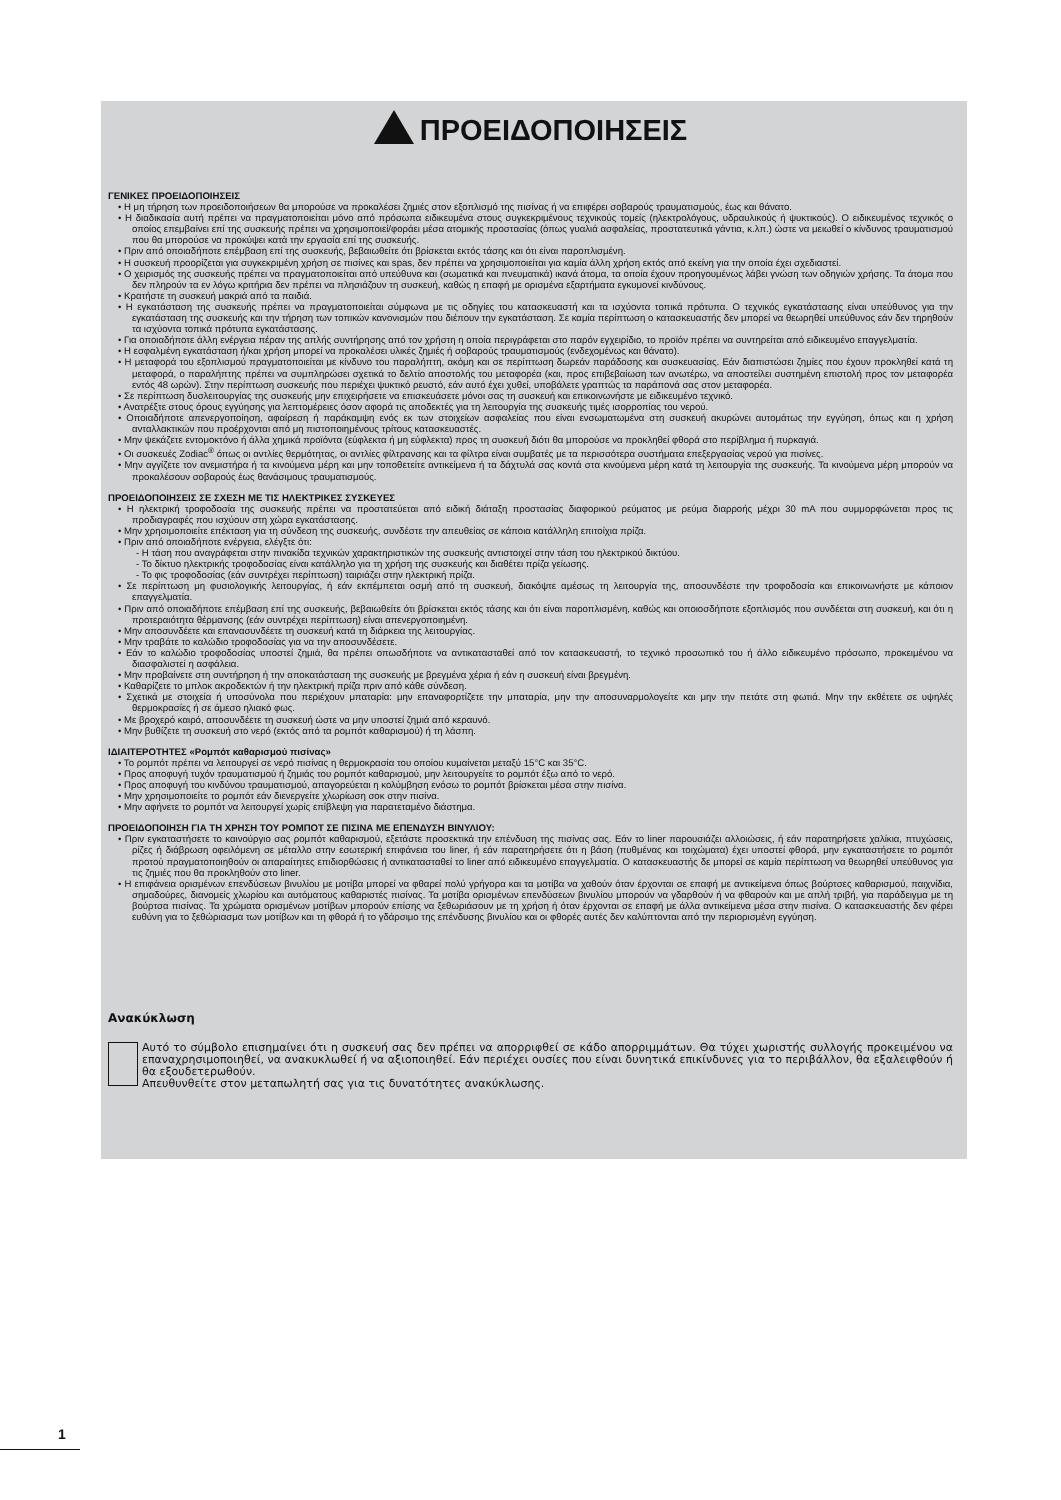ΠΡΟΕΙΔΟΠΟΙΗΣΕΙΣ
ΓΕΝΙΚΕΣ ΠΡΟΕΙΔΟΠΟΙΗΣΕΙΣ
• Η μη τήρηση των προειδοποιήσεων θα μπορούσε να προκαλέσει ζημιές στον εξοπλισμό της πισίνας ή να επιφέρει σοβαρούς τραυματισμούς, έως και θάνατο.
• Η διαδικασία αυτή πρέπει να πραγματοποιείται μόνο από πρόσωπα ειδικευμένα στους συγκεκριμένους τεχνικούς τομείς (ηλεκτρολόγους, υδραυλικούς ή ψυκτικούς). Ο ειδικευμένος τεχνικός ο οποίος επεμβαίνει επί της συσκευής πρέπει να χρησιμοποιεί/φοράει μέσα ατομικής προστασίας (όπως γυαλιά ασφαλείας, προστατευτικά γάντια, κ.λπ.) ώστε να μειωθεί ο κίνδυνος τραυματισμού που θα μπορούσε να προκύψει κατά την εργασία επί της συσκευής.
• Πριν από οποιαδήποτε επέμβαση επί της συσκευής, βεβαιωθείτε ότι βρίσκεται εκτός τάσης και ότι είναι παροπλισμένη.
• Η συσκευή προορίζεται για συγκεκριμένη χρήση σε πισίνες και spas, δεν πρέπει να χρησιμοποιείται για καμία άλλη χρήση εκτός από εκείνη για την οποία έχει σχεδιαστεί.
• Ο χειρισμός της συσκευής πρέπει να πραγματοποιείται από υπεύθυνα και (σωματικά και πνευματικά) ικανά άτομα, τα οποία έχουν προηγουμένως λάβει γνώση των οδηγιών χρήσης. Τα άτομα που δεν πληρούν τα εν λόγω κριτήρια δεν πρέπει να πλησιάζουν τη συσκευή, καθώς η επαφή με ορισμένα εξαρτήματα εγκυμονεί κινδύνους.
• Κρατήστε τη συσκευή μακριά από τα παιδιά.
• Η εγκατάσταση της συσκευής πρέπει να πραγματοποιείται σύμφωνα με τις οδηγίες του κατασκευαστή και τα ισχύοντα τοπικά πρότυπα. Ο τεχνικός εγκατάστασης είναι υπεύθυνος για την εγκατάσταση της συσκευής και την τήρηση των τοπικών κανονισμών που διέπουν την εγκατάσταση. Σε καμία περίπτωση ο κατασκευαστής δεν μπορεί να θεωρηθεί υπεύθυνος εάν δεν τηρηθούν τα ισχύοντα τοπικά πρότυπα εγκατάστασης.
• Για οποιαδήποτε άλλη ενέργεια πέραν της απλής συντήρησης από τον χρήστη η οποία περιγράφεται στο παρόν εγχειρίδιο, το προϊόν πρέπει να συντηρείται από ειδικευμένο επαγγελματία.
• Η εσφαλμένη εγκατάσταση ή/και χρήση μπορεί να προκαλέσει υλικές ζημιές ή σοβαρούς τραυματισμούς (ενδεχομένως και θάνατο).
• Η μεταφορά του εξοπλισμού πραγματοποιείται με κίνδυνο του παραλήπτη, ακόμη και σε περίπτωση δωρεάν παράδοσης και συσκευασίας. Εάν διαπιστώσει ζημίες που έχουν προκληθεί κατά τη μεταφορά, ο παραλήπτης πρέπει να συμπληρώσει σχετικά το δελτίο αποστολής του μεταφορέα (και, προς επιβεβαίωση των ανωτέρω, να αποστείλει συστημένη επιστολή προς τον μεταφορέα εντός 48 ωρών). Στην περίπτωση συσκευής που περιέχει ψυκτικό ρευστό, εάν αυτό έχει χυθεί, υποβάλετε γραπτώς τα παράπονά σας στον μεταφορέα.
• Σε περίπτωση δυσλειτουργίας της συσκευής μην επιχειρήσετε να επισκευάσετε μόνοι σας τη συσκευή και επικοινωνήστε με ειδικευμένο τεχνικό.
• Ανατρέξτε στους όρους εγγύησης για λεπτομέρειες όσον αφορά τις αποδεκτές για τη λειτουργία της συσκευής τιμές ισορροπίας του νερού.
• Οποιαδήποτε απενεργοποίηση, αφαίρεση ή παράκαμψη ενός εκ των στοιχείων ασφαλείας που είναι ενσωματωμένα στη συσκευή ακυρώνει αυτομάτως την εγγύηση, όπως και η χρήση ανταλλακτικών που προέρχονται από μη πιστοποιημένους τρίτους κατασκευαστές.
• Μην ψεκάζετε εντομοκτόνο ή άλλα χημικά προϊόντα (εύφλεκτα ή μη εύφλεκτα) προς τη συσκευή διότι θα μπορούσε να προκληθεί φθορά στο περίβλημα ή πυρκαγιά.
• Οι συσκευές Zodiac<sup>®</sup> όπως οι αντλίες θερμότητας, οι αντλίες φίλτρανσης και τα φίλτρα είναι συμβατές με τα περισσότερα συστήματα επεξεργασίας νερού για πισίνες.
• Μην αγγίζετε τον ανεμιστήρα ή τα κινούμενα μέρη και μην τοποθετείτε αντικείμενα ή τα δάχτυλά σας κοντά στα κινούμενα μέρη κατά τη λειτουργία της συσκευής. Τα κινούμενα μέρη μπορούν να προκαλέσουν σοβαρούς έως θανάσιμους τραυματισμούς.
ΠΡΟΕΙΔΟΠΟΙΗΣΕΙΣ ΣΕ ΣΧΕΣΗ ΜΕ ΤΙΣ ΗΛΕΚΤΡΙΚΕΣ ΣΥΣΚΕΥΕΣ
• Η ηλεκτρική τροφοδοσία της συσκευής πρέπει να προστατεύεται από ειδική διάταξη προστασίας διαφορικού ρεύματος με ρεύμα διαρροής μέχρι 30 mA που συμμορφώνεται προς τις προδιαγραφές που ισχύουν στη χώρα εγκατάστασης.
• Μην χρησιμοποιείτε επέκταση για τη σύνδεση της συσκευής, συνδέστε την απευθείας σε κάποια κατάλληλη επιτοίχια πρίζα.
• Πριν από οποιαδήποτε ενέργεια, ελέγξτε ότι:
- Η τάση που αναγράφεται στην πινακίδα τεχνικών χαρακτηριστικών της συσκευής αντιστοιχεί στην τάση του ηλεκτρικού δικτύου.
- Το δίκτυο ηλεκτρικής τροφοδοσίας είναι κατάλληλο για τη χρήση της συσκευής και διαθέτει πρίζα γείωσης.
- Το φις τροφοδοσίας (εάν συντρέχει περίπτωση) ταιριάζει στην ηλεκτρική πρίζα.
• Σε περίπτωση μη φυσιολογικής λειτουργίας, ή εάν εκπέμπεται οσμή από τη συσκευή, διακόψτε αμέσως τη λειτουργία της, αποσυνδέστε την τροφοδοσία και επικοινωνήστε με κάποιον επαγγελματία.
• Πριν από οποιαδήποτε επέμβαση επί της συσκευής, βεβαιωθείτε ότι βρίσκεται εκτός τάσης και ότι είναι παροπλισμένη, καθώς και οποιοσδήποτε εξοπλισμός που συνδέεται στη συσκευή, και ότι η προτεραιότητα θέρμανσης (εάν συντρέχει περίπτωση) είναι απενεργοποιημένη.
• Μην αποσυνδέετε και επανασυνδέετε τη συσκευή κατά τη διάρκεια της λειτουργίας.
• Μην τραβάτε το καλώδιο τροφοδοσίας για να την αποσυνδέσετε.
• Εάν το καλώδιο τροφοδοσίας υποστεί ζημιά, θα πρέπει οπωσδήποτε να αντικατασταθεί από τον κατασκευαστή, το τεχνικό προσωπικό του ή άλλο ειδικευμένο πρόσωπο, προκειμένου να διασφαλιστεί η ασφάλεια.
• Μην προβαίνετε στη συντήρηση ή την αποκατάσταση της συσκευής με βρεγμένα χέρια ή εάν η συσκευή είναι βρεγμένη.
• Καθαρίζετε το μπλοκ ακροδεκτών ή την ηλεκτρική πρίζα πριν από κάθε σύνδεση.
• Σχετικά με στοιχεία ή υποσύνολα που περιέχουν μπαταρία: μην επαναφορτίζετε την μπαταρία, μην την αποσυναρμολογείτε και μην την πετάτε στη φωτιά. Μην την εκθέτετε σε υψηλές θερμοκρασίες ή σε άμεσο ηλιακό φως.
• Με βροχερό καιρό, αποσυνδέετε τη συσκευή ώστε να μην υποστεί ζημιά από κεραυνό.
• Μην βυθίζετε τη συσκευή στο νερό (εκτός από τα ρομπότ καθαρισμού) ή τη λάσπη.
ΙΔΙΑΙΤΕΡΟΤΗΤΕΣ «Ρομπότ καθαρισμού πισίνας»
• Το ρομπότ πρέπει να λειτουργεί σε νερό πισίνας η θερμοκρασία του οποίου κυμαίνεται μεταξύ 15°C και 35°C.
• Προς αποφυγή τυχόν τραυματισμού ή ζημιάς του ρομπότ καθαρισμού, μην λειτουργείτε το ρομπότ έξω από το νερό.
• Προς αποφυγή του κινδύνου τραυματισμού, απαγορεύεται η κολύμβηση ενόσω το ρομπότ βρίσκεται μέσα στην πισίνα.
• Μην χρησιμοποιείτε το ρομπότ εάν διενεργείτε χλωρίωση σοκ στην πισίνα.
• Μην αφήνετε το ρομπότ να λειτουργεί χωρίς επίβλεψη για παρατεταμένο διάστημα.
ΠΡΟΕΙΔΟΠΟΙΗΣΗ ΓΙΑ ΤΗ ΧΡΗΣΗ ΤΟΥ ΡΟΜΠΟΤ ΣΕ ΠΙΣΙΝΑ ΜΕ ΕΠΕΝΔΥΣΗ ΒΙΝΥΛΙΟΥ:
• Πριν εγκαταστήσετε το καινούργιο σας ρομπότ καθαρισμού, εξετάστε προσεκτικά την επένδυση της πισίνας σας. Εάν το liner παρουσιάζει αλλοιώσεις, ή εάν παρατηρήσετε χαλίκια, πτυχώσεις, ρίζες ή διάβρωση οφειλόμενη σε μέταλλο στην εσωτερική επιφάνεια του liner, ή εάν παρατηρήσετε ότι η βάση (πυθμένας και τοιχώματα) έχει υποστεί φθορά, μην εγκαταστήσετε το ρομπότ προτού πραγματοποιηθούν οι απαραίτητες επιδιορθώσεις ή αντικατασταθεί το liner από ειδικευμένο επαγγελματία. Ο κατασκευαστής δε μπορεί σε καμία περίπτωση να θεωρηθεί υπεύθυνος για τις ζημιές που θα προκληθούν στο liner.
• Η επιφάνεια ορισμένων επενδύσεων βινυλίου με μοτίβα μπορεί να φθαρεί πολύ γρήγορα και τα μοτίβα να χαθούν όταν έρχονται σε επαφή με αντικείμενα όπως βούρτσες καθαρισμού, παιχνίδια, σημαδούρες, διανομείς χλωρίου και αυτόματους καθαριστές πισίνας. Τα μοτίβα ορισμένων επενδύσεων βινυλίου μπορούν να γδαρθούν ή να φθαρούν και με απλή τριβή, για παράδειγμα με τη βούρτσα πισίνας. Τα χρώματα ορισμένων μοτίβων μπορούν επίσης να ξεθωριάσουν με τη χρήση ή όταν έρχονται σε επαφή με άλλα αντικείμενα μέσα στην πισίνα. Ο κατασκευαστής δεν φέρει ευθύνη για το ξεθώριασμα των μοτίβων και τη φθορά ή το γδάρσιμο της επένδυσης βινυλίου και οι φθορές αυτές δεν καλύπτονται από την περιορισμένη εγγύηση.
Ανακύκλωση
Αυτό το σύμβολο επισημαίνει ότι η συσκευή σας δεν πρέπει να απορριφθεί σε κάδο απορριμμάτων. Θα τύχει χωριστής συλλογής προκειμένου να επαναχρησιμοποιηθεί, να ανακυκλωθεί ή να αξιοποιηθεί. Εάν περιέχει ουσίες που είναι δυνητικά επικίνδυνες για το περιβάλλον, θα εξαλειφθούν ή θα εξουδετερωθούν.
Απευθυνθείτε στον μεταπωλητή σας για τις δυνατότητες ανακύκλωσης.
1